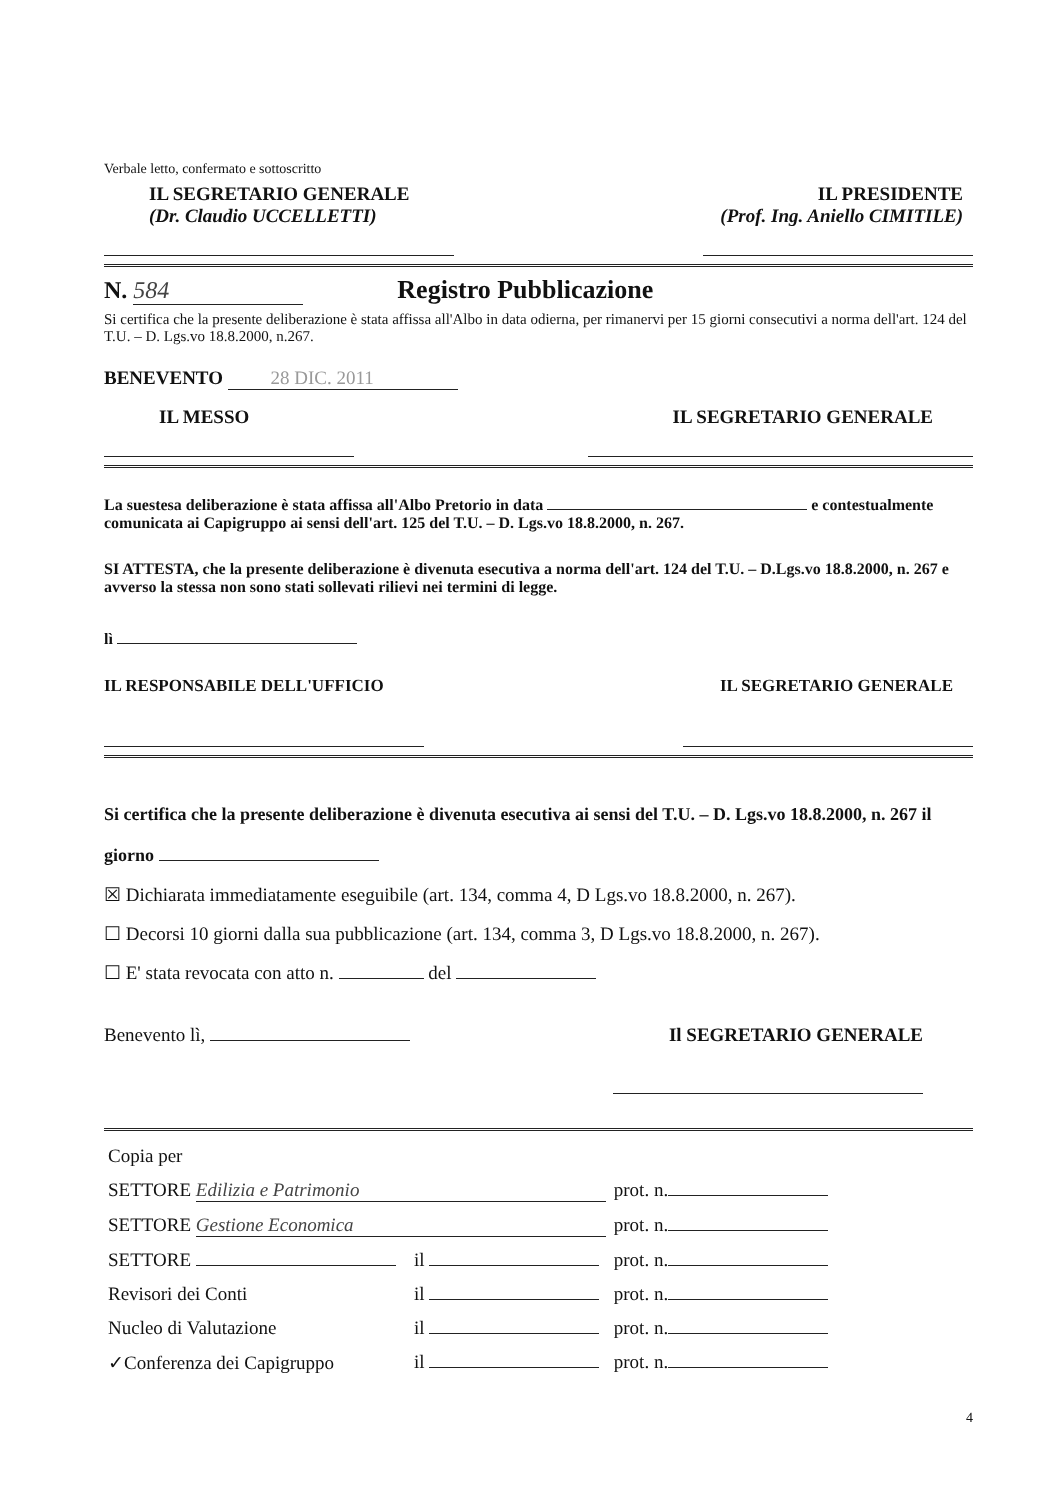Verbale letto, confermato e sottoscritto
IL SEGRETARIO GENERALE
(Dr. Claudio UCCELLETTI)
IL PRESIDENTE
(Prof. Ing. Aniello CIMITILE)
N. 584 Registro Pubblicazione
Si certifica che la presente deliberazione è stata affissa all'Albo in data odierna, per rimanervi per 15 giorni consecutivi a norma dell'art. 124 del T.U. – D. Lgs.vo 18.8.2000, n.267.
BENEVENTO 28 DIC. 2011
IL MESSO IL SEGRETARIO GENERALE
La suestesa deliberazione è stata affissa all'Albo Pretorio in data e contestualmente comunicata ai Capigruppo ai sensi dell'art. 125 del T.U. – D. Lgs.vo 18.8.2000, n. 267.
SI ATTESTA, che la presente deliberazione è divenuta esecutiva a norma dell'art. 124 del T.U. – D.Lgs.vo 18.8.2000, n. 267 e avverso la stessa non sono stati sollevati rilievi nei termini di legge.
lì
IL RESPONSABILE DELL'UFFICIO IL SEGRETARIO GENERALE
Si certifica che la presente deliberazione è divenuta esecutiva ai sensi del T.U. – D. Lgs.vo 18.8.2000, n. 267 il giorno
☒ Dichiarata immediatamente eseguibile (art. 134, comma 4, D Lgs.vo 18.8.2000, n. 267).
☐ Decorsi 10 giorni dalla sua pubblicazione (art. 134, comma 3, D Lgs.vo 18.8.2000, n. 267).
☐ E' stata revocata con atto n. del
Benevento lì, Il SEGRETARIO GENERALE
| Copia per | | |
| SETTORE Edilizia e Patrimonio | | prot. n. |
| SETTORE Gestione Economica | | prot. n. |
| SETTORE | il | prot. n. |
| Revisori dei Conti | il | prot. n. |
| Nucleo di Valutazione | il | prot. n. |
| ✓Conferenza dei Capigruppo | il | prot. n. |
4